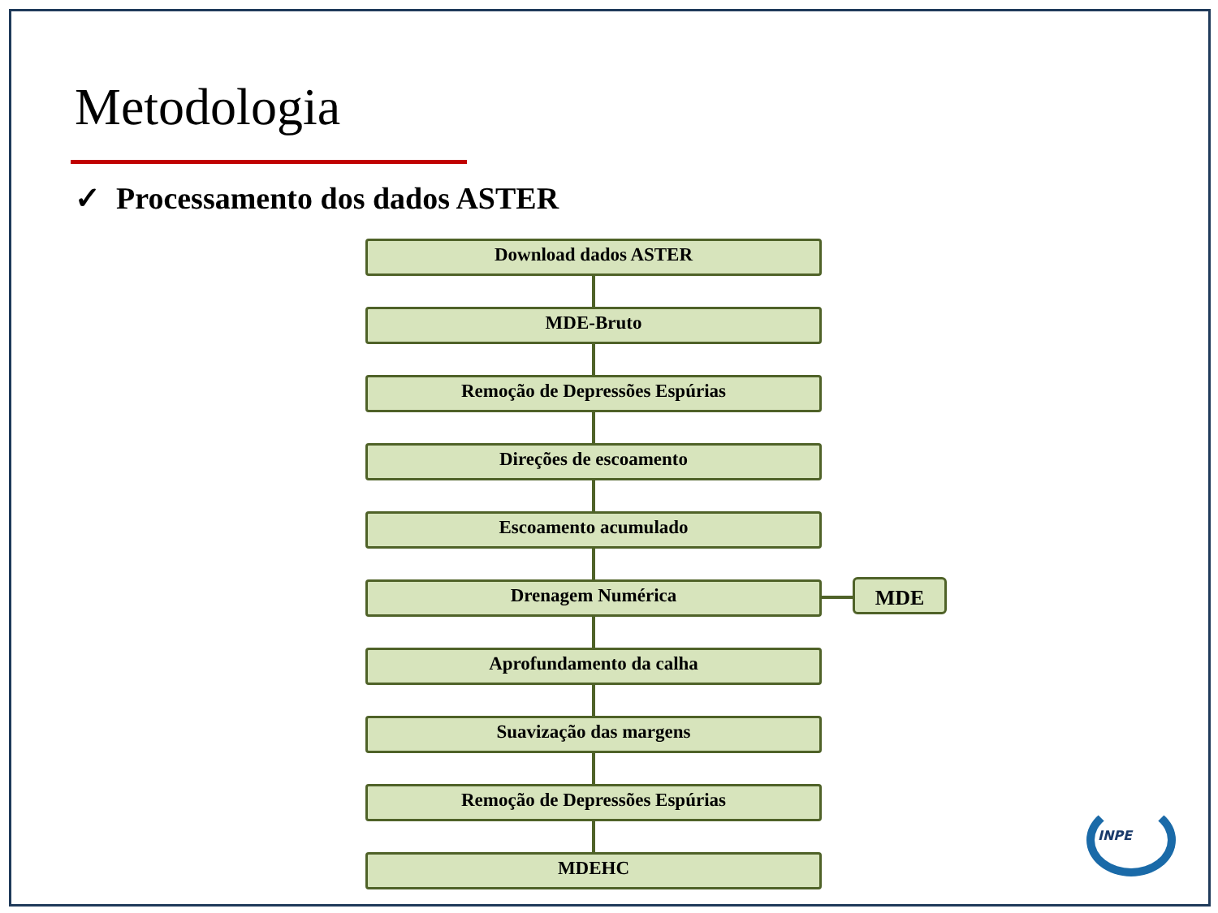Metodologia
✓ Processamento dos dados ASTER
Download dados ASTER
MDE-Bruto
Remoção de Depressões Espúrias
Direções de escoamento
Escoamento acumulado
Drenagem Numérica
Aprofundamento da calha
Suavização das margens
Remoção de Depressões Espúrias
MDEHC
MDE
INPE